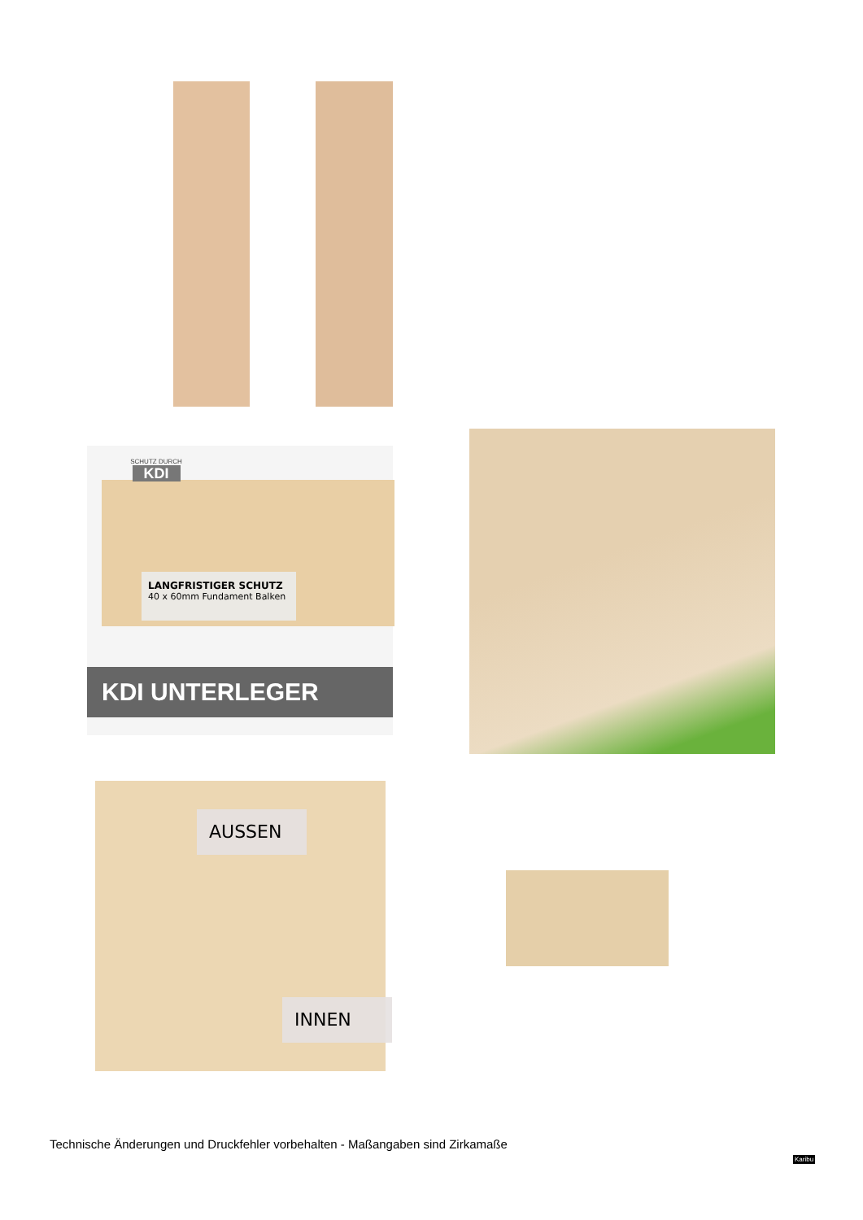LANGFRISTIGER SCHUTZ
40 x 60mm Fundament Balken
SCHUTZ DURCH
KDI
KDI UNTERLEGER
AUSSEN
INNEN
Technische Änderungen und Druckfehler vorbehalten - Maßangaben sind Zirkamaße
Karibu